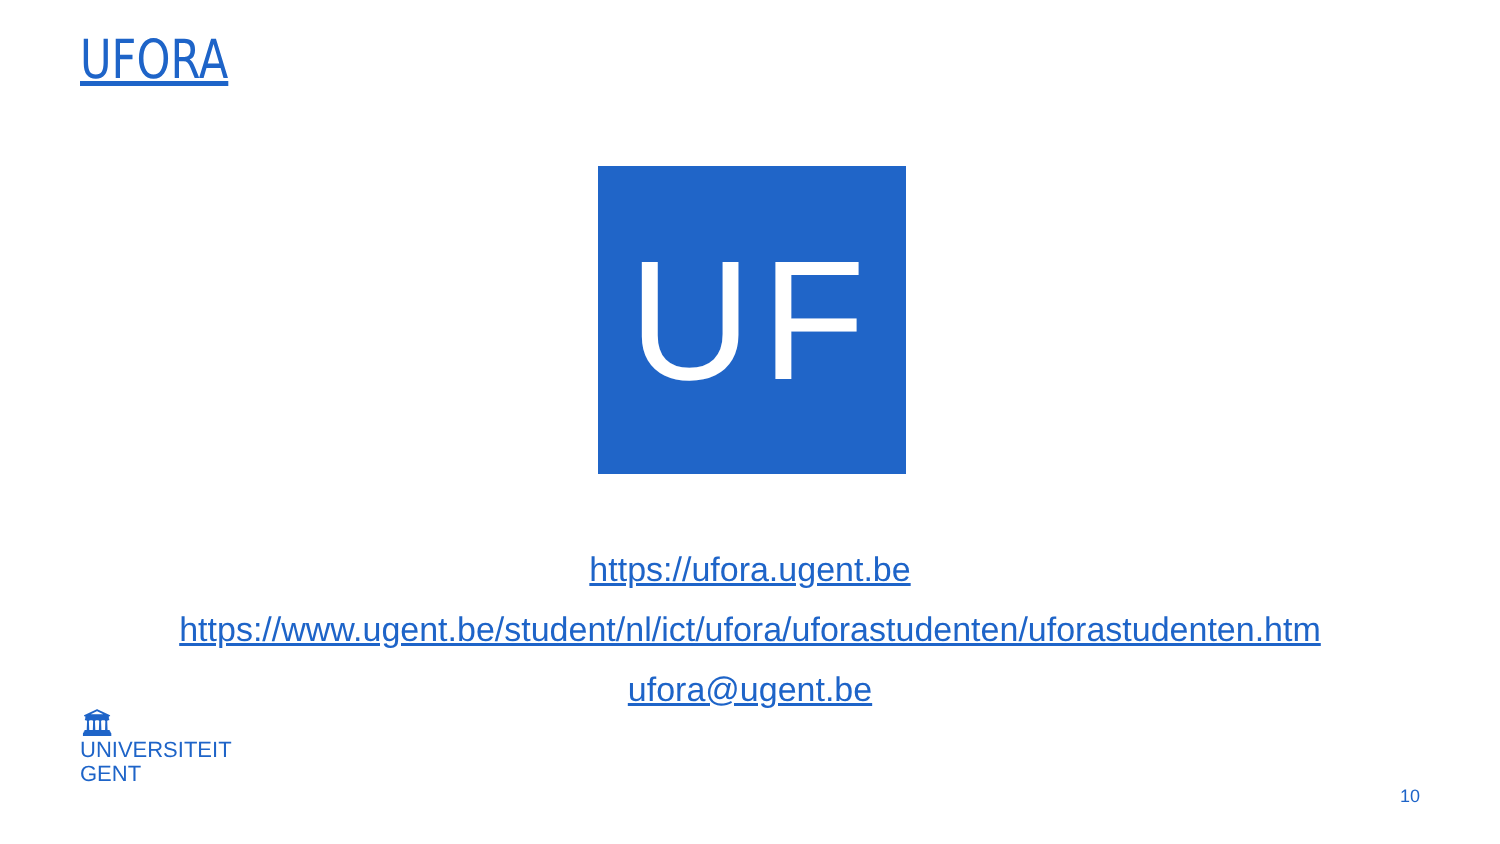UFORA
UF
https://ufora.ugent.be
https://www.ugent.be/student/nl/ict/ufora/uforastudenten/uforastudenten.htm
ufora@ugent.be
🏛
UNIVERSITEIT
GENT
10